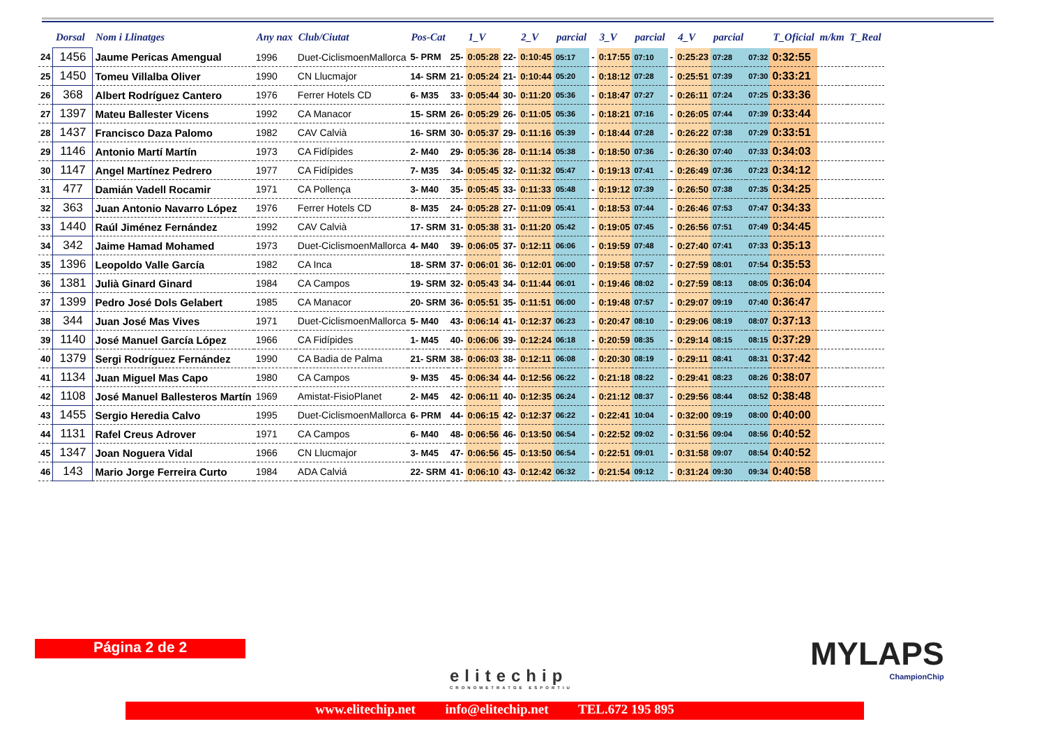| | Dorsal | Nom i Llinatges | Any nax | Club/Ciutat | Pos-Cat | | 1_V | | 2_V | parcial | | 3_V | parcial | | 4_V | parcial | | T_Oficial | m/km | T_Real |
| --- | --- | --- | --- | --- | --- | --- | --- | --- | --- | --- | --- | --- | --- | --- | --- | --- | --- | --- | --- | --- |
| 24 | 1456 | Jaume Pericas Amengual | 1996 | Duet-CiclismoenMallorca | 5- PRM | 25- | 0:05:28 | 22- | 0:10:45 | 05:17 | - | 0:17:55 | 07:10 | - | 0:25:23 | 07:28 | 07:32 | 0:32:55 | | |
| 25 | 1450 | Tomeu Villalba Oliver | 1990 | CN Llucmajor | 14- SRM | 21- | 0:05:24 | 21- | 0:10:44 | 05:20 | - | 0:18:12 | 07:28 | - | 0:25:51 | 07:39 | 07:30 | 0:33:21 | | |
| 26 | 368 | Albert Rodríguez Cantero | 1976 | Ferrer Hotels CD | 6- M35 | 33- | 0:05:44 | 30- | 0:11:20 | 05:36 | - | 0:18:47 | 07:27 | - | 0:26:11 | 07:24 | 07:25 | 0:33:36 | | |
| 27 | 1397 | Mateu Ballester Vicens | 1992 | CA Manacor | 15- SRM | 26- | 0:05:29 | 26- | 0:11:05 | 05:36 | - | 0:18:21 | 07:16 | - | 0:26:05 | 07:44 | 07:39 | 0:33:44 | | |
| 28 | 1437 | Francisco Daza Palomo | 1982 | CAV Calvià | 16- SRM | 30- | 0:05:37 | 29- | 0:11:16 | 05:39 | - | 0:18:44 | 07:28 | - | 0:26:22 | 07:38 | 07:29 | 0:33:51 | | |
| 29 | 1146 | Antonio Martí Martín | 1973 | CA Fidípides | 2- M40 | 29- | 0:05:36 | 28- | 0:11:14 | 05:38 | - | 0:18:50 | 07:36 | - | 0:26:30 | 07:40 | 07:33 | 0:34:03 | | |
| 30 | 1147 | Angel Martínez Pedrero | 1977 | CA Fidípides | 7- M35 | 34- | 0:05:45 | 32- | 0:11:32 | 05:47 | - | 0:19:13 | 07:41 | - | 0:26:49 | 07:36 | 07:23 | 0:34:12 | | |
| 31 | 477 | Damián Vadell Rocamir | 1971 | CA Pollença | 3- M40 | 35- | 0:05:45 | 33- | 0:11:33 | 05:48 | - | 0:19:12 | 07:39 | - | 0:26:50 | 07:38 | 07:35 | 0:34:25 | | |
| 32 | 363 | Juan Antonio Navarro López | 1976 | Ferrer Hotels CD | 8- M35 | 24- | 0:05:28 | 27- | 0:11:09 | 05:41 | - | 0:18:53 | 07:44 | - | 0:26:46 | 07:53 | 07:47 | 0:34:33 | | |
| 33 | 1440 | Raúl Jiménez Fernández | 1992 | CAV Calvià | 17- SRM | 31- | 0:05:38 | 31- | 0:11:20 | 05:42 | - | 0:19:05 | 07:45 | - | 0:26:56 | 07:51 | 07:49 | 0:34:45 | | |
| 34 | 342 | Jaime Hamad Mohamed | 1973 | Duet-CiclismoenMallorca | 4- M40 | 39- | 0:06:05 | 37- | 0:12:11 | 06:06 | - | 0:19:59 | 07:48 | - | 0:27:40 | 07:41 | 07:33 | 0:35:13 | | |
| 35 | 1396 | Leopoldo Valle García | 1982 | CA Inca | 18- SRM | 37- | 0:06:01 | 36- | 0:12:01 | 06:00 | - | 0:19:58 | 07:57 | - | 0:27:59 | 08:01 | 07:54 | 0:35:53 | | |
| 36 | 1381 | Julià Ginard Ginard | 1984 | CA Campos | 19- SRM | 32- | 0:05:43 | 34- | 0:11:44 | 06:01 | - | 0:19:46 | 08:02 | - | 0:27:59 | 08:13 | 08:05 | 0:36:04 | | |
| 37 | 1399 | Pedro José Dols Gelabert | 1985 | CA Manacor | 20- SRM | 36- | 0:05:51 | 35- | 0:11:51 | 06:00 | - | 0:19:48 | 07:57 | - | 0:29:07 | 09:19 | 07:40 | 0:36:47 | | |
| 38 | 344 | Juan José Mas Vives | 1971 | Duet-CiclismoenMallorca | 5- M40 | 43- | 0:06:14 | 41- | 0:12:37 | 06:23 | - | 0:20:47 | 08:10 | - | 0:29:06 | 08:19 | 08:07 | 0:37:13 | | |
| 39 | 1140 | José Manuel García López | 1966 | CA Fidípides | 1- M45 | 40- | 0:06:06 | 39- | 0:12:24 | 06:18 | - | 0:20:59 | 08:35 | - | 0:29:14 | 08:15 | 08:15 | 0:37:29 | | |
| 40 | 1379 | Sergi Rodríguez Fernández | 1990 | CA Badia de Palma | 21- SRM | 38- | 0:06:03 | 38- | 0:12:11 | 06:08 | - | 0:20:30 | 08:19 | - | 0:29:11 | 08:41 | 08:31 | 0:37:42 | | |
| 41 | 1134 | Juan Miguel Mas Capo | 1980 | CA Campos | 9- M35 | 45- | 0:06:34 | 44- | 0:12:56 | 06:22 | - | 0:21:18 | 08:22 | - | 0:29:41 | 08:23 | 08:26 | 0:38:07 | | |
| 42 | 1108 | José Manuel Ballesteros Martín | 1969 | Amistat-FisioPlanet | 2- M45 | 42- | 0:06:11 | 40- | 0:12:35 | 06:24 | - | 0:21:12 | 08:37 | - | 0:29:56 | 08:44 | 08:52 | 0:38:48 | | |
| 43 | 1455 | Sergio Heredia Calvo | 1995 | Duet-CiclismoenMallorca | 6- PRM | 44- | 0:06:15 | 42- | 0:12:37 | 06:22 | - | 0:22:41 | 10:04 | - | 0:32:00 | 09:19 | 08:00 | 0:40:00 | | |
| 44 | 1131 | Rafel Creus Adrover | 1971 | CA Campos | 6- M40 | 48- | 0:06:56 | 46- | 0:13:50 | 06:54 | - | 0:22:52 | 09:02 | - | 0:31:56 | 09:04 | 08:56 | 0:40:52 | | |
| 45 | 1347 | Joan Noguera Vidal | 1966 | CN Llucmajor | 3- M45 | 47- | 0:06:56 | 45- | 0:13:50 | 06:54 | - | 0:22:51 | 09:01 | - | 0:31:58 | 09:07 | 08:54 | 0:40:52 | | |
| 46 | 143 | Mario Jorge Ferreira Curto | 1984 | ADA Calviá | 22- SRM | 41- | 0:06:10 | 43- | 0:12:42 | 06:32 | - | 0:21:54 | 09:12 | - | 0:31:24 | 09:30 | 09:34 | 0:40:58 | | |
Página 2 de 2
elitechip
CRONOMETRATGE ESPORTIU
MYLAPS
ChampionChip
www.elitechip.net info@elitechip.net TEL.672 195 895